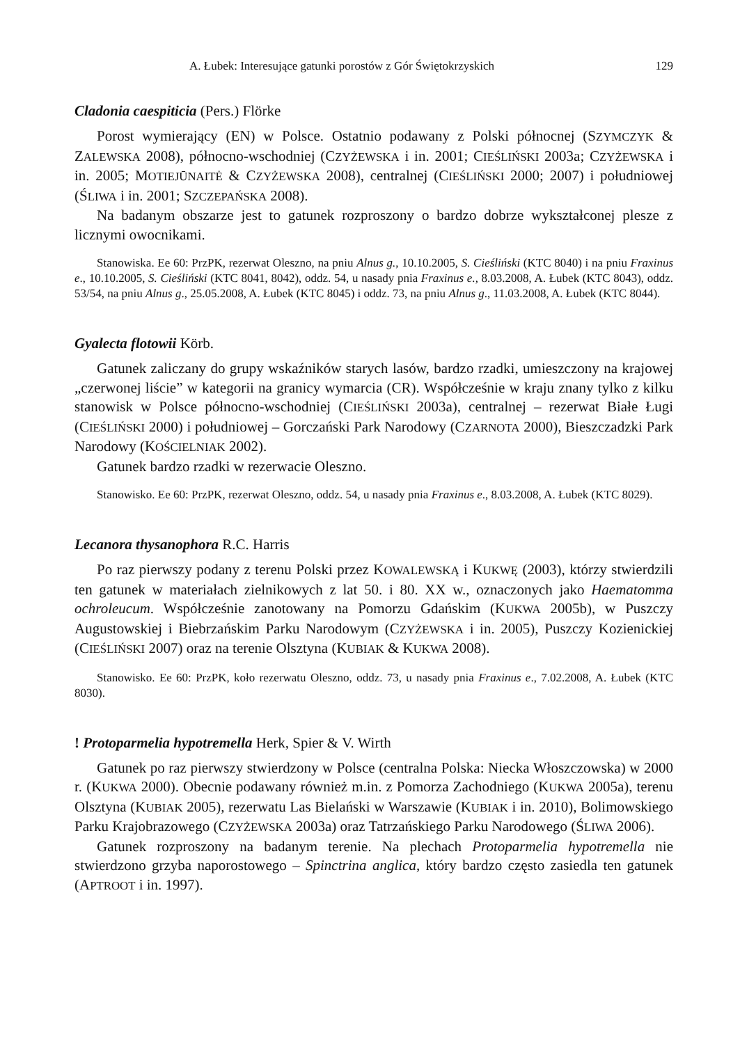A. Łubek: Interesujące gatunki porostów z Gór Świętokrzyskich 129
Cladonia caespiticia (Pers.) Flörke
Porost wymierający (EN) w Polsce. Ostatnio podawany z Polski północnej (SZYMCZYK & ZALEWSKA 2008), północno-wschodniej (CZYŻEWSKA i in. 2001; CIEŚLIŃSKI 2003a; CZYŻEWSKA i in. 2005; MOTIEJŪNAITĖ & CZYŻEWSKA 2008), centralnej (CIEŚLIŃSKI 2000; 2007) i południowej (ŚLIWA i in. 2001; SZCZEPAŃSKA 2008).
Na badanym obszarze jest to gatunek rozproszony o bardzo dobrze wykształconej plesze z licznymi owocnikami.
Stanowiska. Ee 60: PrzPK, rezerwat Oleszno, na pniu Alnus g., 10.10.2005, S. Cieśliński (KTC 8040) i na pniu Fraxinus e., 10.10.2005, S. Cieśliński (KTC 8041, 8042), oddz. 54, u nasady pnia Fraxinus e., 8.03.2008, A. Łubek (KTC 8043), oddz. 53/54, na pniu Alnus g., 25.05.2008, A. Łubek (KTC 8045) i oddz. 73, na pniu Alnus g., 11.03.2008, A. Łubek (KTC 8044).
Gyalecta flotowii Körb.
Gatunek zaliczany do grupy wskaźników starych lasów, bardzo rzadki, umieszczony na krajowej „czerwonej liście” w kategorii na granicy wymarcia (CR). Współcześnie w kraju znany tylko z kilku stanowisk w Polsce północno-wschodniej (CIEŚLIŃSKI 2003a), centralnej – rezerwat Białe Ługi (CIEŚLIŃSKI 2000) i południowej – Gorczański Park Narodowy (CZARNOTA 2000), Bieszczadzki Park Narodowy (KOŚCIELNIAK 2002).
Gatunek bardzo rzadki w rezerwacie Oleszno.
Stanowisko. Ee 60: PrzPK, rezerwat Oleszno, oddz. 54, u nasady pnia Fraxinus e., 8.03.2008, A. Łubek (KTC 8029).
Lecanora thysanophora R.C. Harris
Po raz pierwszy podany z terenu Polski przez KOWALEWSKĄ i KUKWĘ (2003), którzy stwierdzili ten gatunek w materiałach zielnikowych z lat 50. i 80. XX w., oznaczonych jako Haematomma ochroleucum. Współcześnie zanotowany na Pomorzu Gdańskim (KUKWA 2005b), w Puszczy Augustowskiej i Biebrzańskim Parku Narodowym (CZYŻEWSKA i in. 2005), Puszczy Kozienickiej (CIEŚLIŃSKI 2007) oraz na terenie Olsztyna (KUBIAK & KUKWA 2008).
Stanowisko. Ee 60: PrzPK, koło rezerwatu Oleszno, oddz. 73, u nasady pnia Fraxinus e., 7.02.2008, A. Łubek (KTC 8030).
! Protoparmelia hypotremella Herk, Spier & V. Wirth
Gatunek po raz pierwszy stwierdzony w Polsce (centralna Polska: Niecka Włoszczowska) w 2000 r. (KUKWA 2000). Obecnie podawany również m.in. z Pomorza Zachodniego (KUKWA 2005a), terenu Olsztyna (KUBIAK 2005), rezerwatu Las Bielański w Warszawie (KUBIAK i in. 2010), Bolimowskiego Parku Krajobrazowego (CZYŻEWSKA 2003a) oraz Tatrzańskiego Parku Narodowego (ŚLIWA 2006).
Gatunek rozproszony na badanym terenie. Na plechach Protoparmelia hypotremella nie stwierdzono grzyba naporostowego – Spinctrina anglica, który bardzo często zasiedla ten gatunek (APTROOT i in. 1997).